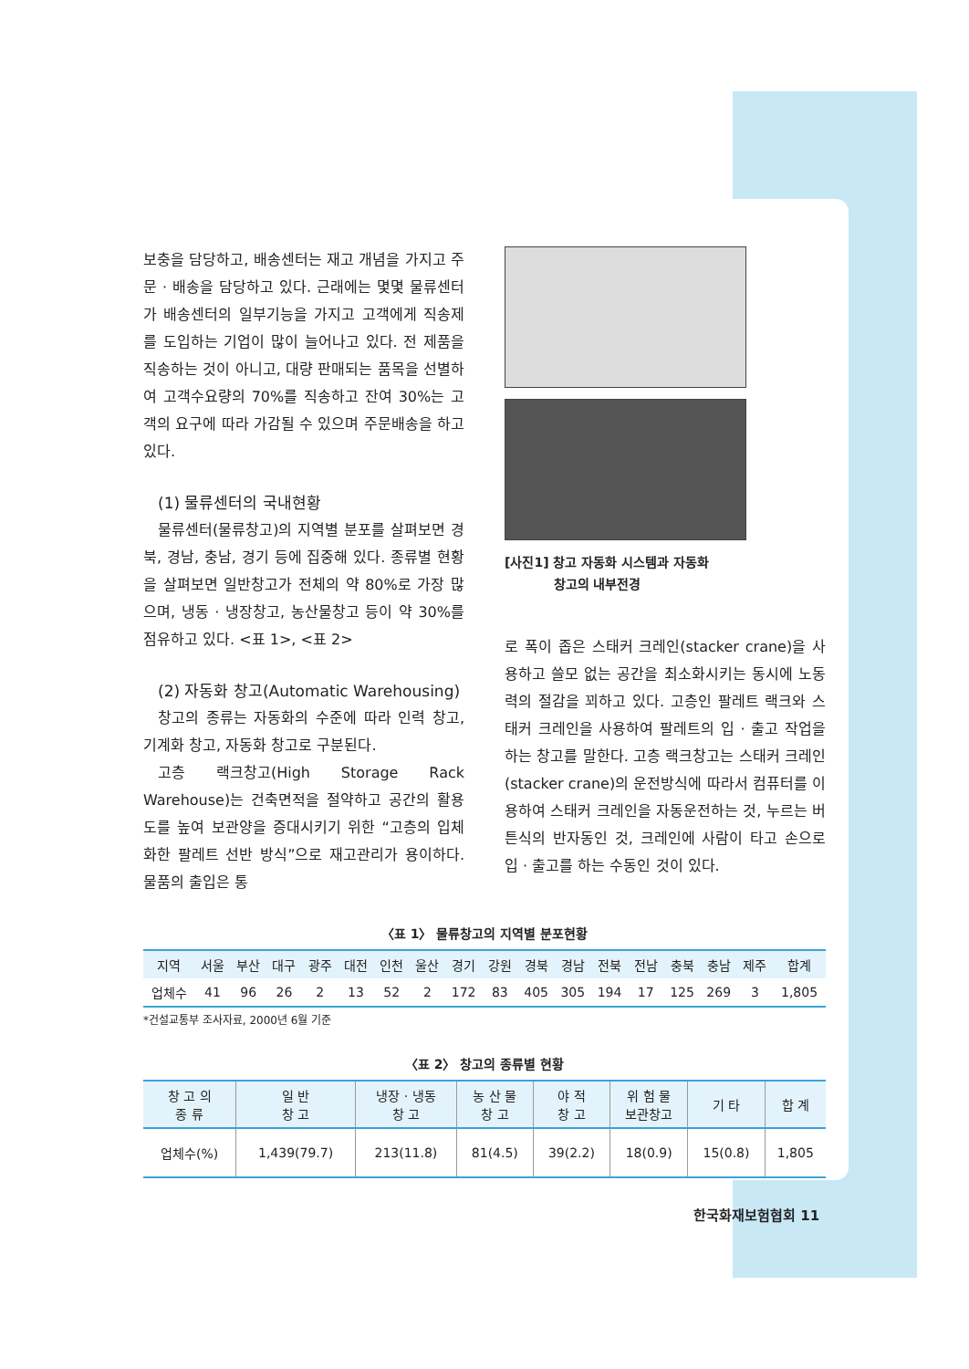보충을 담당하고, 배송센터는 재고 개념을 가지고 주문 · 배송을 담당하고 있다. 근래에는 몇몇 물류센터가 배송센터의 일부기능을 가지고 고객에게 직송제를 도입하는 기업이 많이 늘어나고 있다. 전 제품을 직송하는 것이 아니고, 대량 판매되는 품목을 선별하여 고객수요량의 70%를 직송하고 잔여 30%는 고객의 요구에 따라 가감될 수 있으며 주문배송을 하고 있다.
(1) 물류센터의 국내현황
물류센터(물류창고)의 지역별 분포를 살펴보면 경북, 경남, 충남, 경기 등에 집중해 있다. 종류별 현황을 살펴보면 일반창고가 전체의 약 80%로 가장 많으며, 냉동 · 냉장창고, 농산물창고 등이 약 30%를 점유하고 있다. <표 1>, <표 2>
(2) 자동화 창고(Automatic Warehousing)
창고의 종류는 자동화의 수준에 따라 인력 창고, 기계화 창고, 자동화 창고로 구분된다.
고층 랙크창고(High Storage Rack Warehouse)는 건축면적을 절약하고 공간의 활용도를 높여 보관양을 증대시키기 위한 “고층의 입체화한 팔레트 선반 방식”으로 재고관리가 용이하다. 물품의 출입은 통
[사진1] 창고 자동화 시스템과 자동화
창고의 내부전경
로 폭이 좁은 스태커 크레인(stacker crane)을 사용하고 쓸모 없는 공간을 최소화시키는 동시에 노동력의 절감을 꾀하고 있다. 고층인 팔레트 랙크와 스태커 크레인을 사용하여 팔레트의 입 · 출고 작업을 하는 창고를 말한다. 고층 랙크창고는 스태커 크레인(stacker crane)의 운전방식에 따라서 컴퓨터를 이용하여 스태커 크레인을 자동운전하는 것, 누르는 버튼식의 반자동인 것, 크레인에 사람이 타고 손으로 입 · 출고를 하는 수동인 것이 있다.
〈표 1〉 물류창고의 지역별 분포현황
| 지역 | 서울 | 부산 | 대구 | 광주 | 대전 | 인천 | 울산 | 경기 | 강원 | 경북 | 경남 | 전북 | 전남 | 충북 | 충남 | 제주 | 합계 |
| --- | --- | --- | --- | --- | --- | --- | --- | --- | --- | --- | --- | --- | --- | --- | --- | --- | --- |
| 업체수 | 41 | 96 | 26 | 2 | 13 | 52 | 2 | 172 | 83 | 405 | 305 | 194 | 17 | 125 | 269 | 3 | 1,805 |
*건설교통부 조사자료, 2000년 6월 기준
〈표 2〉 창고의 종류별 현황
| 창 고 의 종 류 | 일 반 창 고 | 냉장 · 냉동 창 고 | 농 산 물 창 고 | 야 적 창 고 | 위 험 물 보관창고 | 기 타 | 합 계 |
| --- | --- | --- | --- | --- | --- | --- | --- |
| 업체수(%) | 1,439(79.7) | 213(11.8) | 81(4.5) | 39(2.2) | 18(0.9) | 15(0.8) | 1,805 |
한국화재보험협회 11